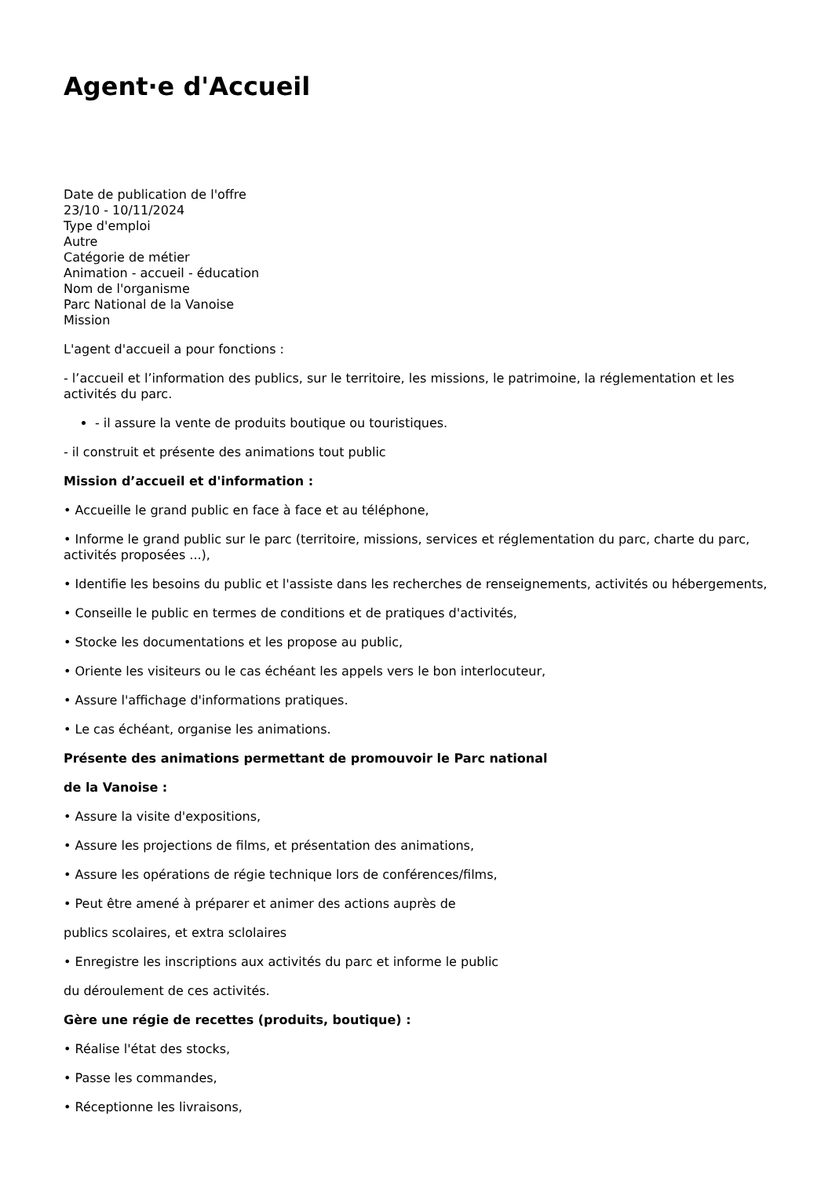Agent·e d'Accueil
Date de publication de l'offre
23/10 - 10/11/2024
Type d'emploi
Autre
Catégorie de métier
Animation - accueil - éducation
Nom de l'organisme
Parc National de la Vanoise
Mission
L'agent d'accueil a pour fonctions :
- l’accueil et l’information des publics, sur le territoire, les missions, le patrimoine, la réglementation et les activités du parc.
- il assure la vente de produits boutique ou touristiques.
- il construit et présente des animations tout public
Mission d’accueil et d'information :
• Accueille le grand public en face à face et au téléphone,
• Informe le grand public sur le parc (territoire, missions, services et réglementation du parc, charte du parc, activités proposées ...),
• Identifie les besoins du public et l'assiste dans les recherches de renseignements, activités ou hébergements,
• Conseille le public en termes de conditions et de pratiques d'activités,
• Stocke les documentations et les propose au public,
• Oriente les visiteurs ou le cas échéant les appels vers le bon interlocuteur,
• Assure l'affichage d'informations pratiques.
• Le cas échéant, organise les animations.
Présente des animations permettant de promouvoir le Parc national
de la Vanoise :
• Assure la visite d'expositions,
• Assure les projections de films, et présentation des animations,
• Assure les opérations de régie technique lors de conférences/films,
• Peut être amené à préparer et animer des actions auprès de
publics scolaires, et extra sclolaires
• Enregistre les inscriptions aux activités du parc et informe le public
du déroulement de ces activités.
Gère une régie de recettes (produits, boutique) :
• Réalise l'état des stocks,
• Passe les commandes,
• Réceptionne les livraisons,